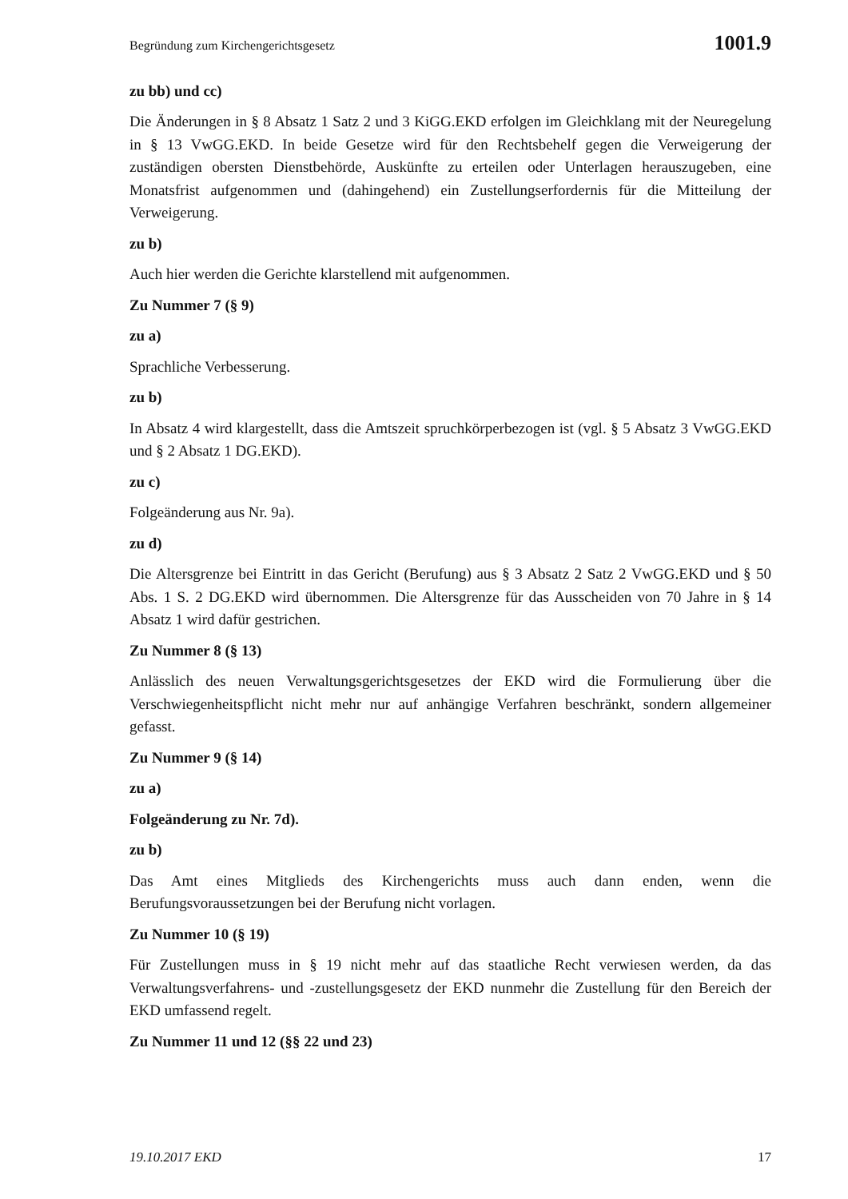Begründung zum Kirchengerichtsgesetz 1001.9
zu bb) und cc)
Die Änderungen in § 8 Absatz 1 Satz 2 und 3 KiGG.EKD erfolgen im Gleichklang mit der Neuregelung in § 13 VwGG.EKD. In beide Gesetze wird für den Rechtsbehelf gegen die Verweigerung der zuständigen obersten Dienstbehörde, Auskünfte zu erteilen oder Unterlagen herauszugeben, eine Monatsfrist aufgenommen und (dahingehend) ein Zustellungserfordernis für die Mitteilung der Verweigerung.
zu b)
Auch hier werden die Gerichte klarstellend mit aufgenommen.
Zu Nummer 7 (§ 9)
zu a)
Sprachliche Verbesserung.
zu b)
In Absatz 4 wird klargestellt, dass die Amtszeit spruchkörperbezogen ist (vgl. § 5 Absatz 3 VwGG.EKD und § 2 Absatz 1 DG.EKD).
zu c)
Folgeänderung aus Nr. 9a).
zu d)
Die Altersgrenze bei Eintritt in das Gericht (Berufung) aus § 3 Absatz 2 Satz 2 VwGG.EKD und § 50 Abs. 1 S. 2 DG.EKD wird übernommen. Die Altersgrenze für das Ausscheiden von 70 Jahre in § 14 Absatz 1 wird dafür gestrichen.
Zu Nummer 8 (§ 13)
Anlässlich des neuen Verwaltungsgerichtsgesetzes der EKD wird die Formulierung über die Verschwiegenheitspflicht nicht mehr nur auf anhängige Verfahren beschränkt, sondern allgemeiner gefasst.
Zu Nummer 9 (§ 14)
zu a)
Folgeänderung zu Nr. 7d).
zu b)
Das Amt eines Mitglieds des Kirchengerichts muss auch dann enden, wenn die Berufungsvoraussetzungen bei der Berufung nicht vorlagen.
Zu Nummer 10 (§ 19)
Für Zustellungen muss in § 19 nicht mehr auf das staatliche Recht verwiesen werden, da das Verwaltungsverfahrens- und -zustellungsgesetz der EKD nunmehr die Zustellung für den Bereich der EKD umfassend regelt.
Zu Nummer 11 und 12 (§§ 22 und 23)
19.10.2017 EKD 17